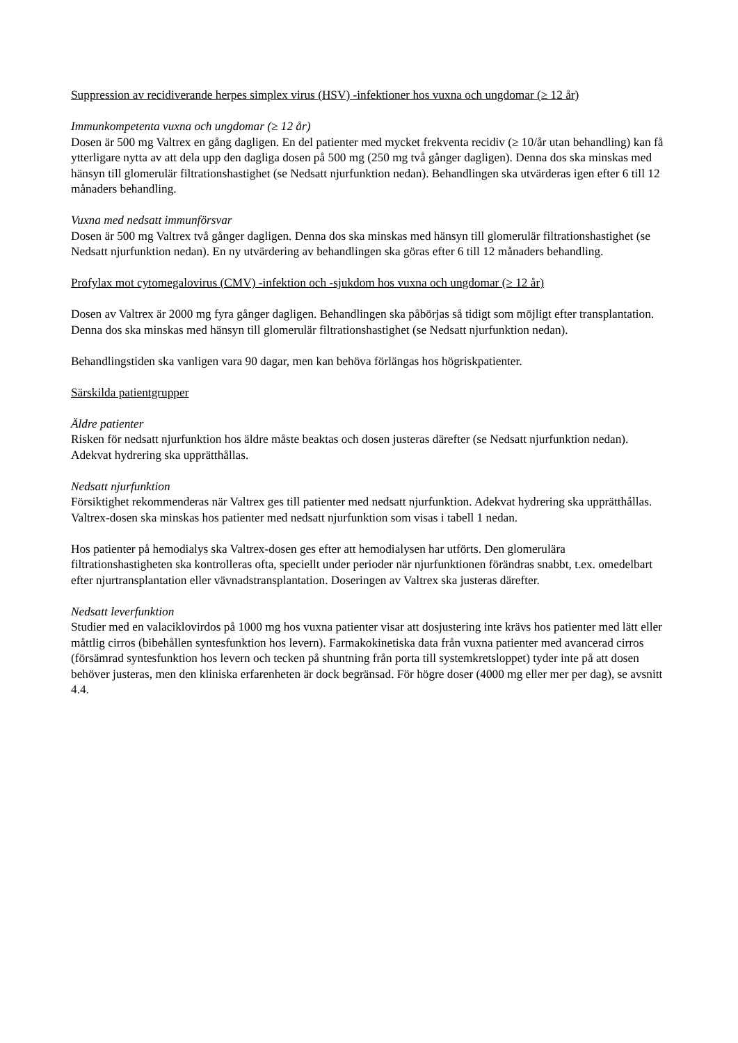Suppression av recidiverande herpes simplex virus (HSV) -infektioner hos vuxna och ungdomar (≥ 12 år)
Immunkompetenta vuxna och ungdomar (≥ 12 år)
Dosen är 500 mg Valtrex en gång dagligen. En del patienter med mycket frekventa recidiv (≥ 10/år utan behandling) kan få ytterligare nytta av att dela upp den dagliga dosen på 500 mg (250 mg två gånger dagligen). Denna dos ska minskas med hänsyn till glomerulär filtrationshastighet (se Nedsatt njurfunktion nedan). Behandlingen ska utvärderas igen efter 6 till 12 månaders behandling.
Vuxna med nedsatt immunförsvar
Dosen är 500 mg Valtrex två gånger dagligen. Denna dos ska minskas med hänsyn till glomerulär filtrationshastighet (se Nedsatt njurfunktion nedan). En ny utvärdering av behandlingen ska göras efter 6 till 12 månaders behandling.
Profylax mot cytomegalovirus (CMV) -infektion och -sjukdom hos vuxna och ungdomar (≥ 12 år)
Dosen av Valtrex är 2000 mg fyra gånger dagligen. Behandlingen ska påbörjas så tidigt som möjligt efter transplantation. Denna dos ska minskas med hänsyn till glomerulär filtrationshastighet (se Nedsatt njurfunktion nedan).
Behandlingstiden ska vanligen vara 90 dagar, men kan behöva förlängas hos högriskpatienter.
Särskilda patientgrupper
Äldre patienter
Risken för nedsatt njurfunktion hos äldre måste beaktas och dosen justeras därefter (se Nedsatt njurfunktion nedan). Adekvat hydrering ska upprätthållas.
Nedsatt njurfunktion
Försiktighet rekommenderas när Valtrex ges till patienter med nedsatt njurfunktion. Adekvat hydrering ska upprätthållas. Valtrex-dosen ska minskas hos patienter med nedsatt njurfunktion som visas i tabell 1 nedan.
Hos patienter på hemodialys ska Valtrex-dosen ges efter att hemodialysen har utförts. Den glomerulära filtrationshastigheten ska kontrolleras ofta, speciellt under perioder när njurfunktionen förändras snabbt, t.ex. omedelbart efter njurtransplantation eller vävnadstransplantation. Doseringen av Valtrex ska justeras därefter.
Nedsatt leverfunktion
Studier med en valaciklovirdos på 1000 mg hos vuxna patienter visar att dosjustering inte krävs hos patienter med lätt eller måttlig cirros (bibehållen syntesfunktion hos levern). Farmakokinetiska data från vuxna patienter med avancerad cirros (försämrad syntesfunktion hos levern och tecken på shuntning från porta till systemkretsloppet) tyder inte på att dosen behöver justeras, men den kliniska erfarenheten är dock begränsad. För högre doser (4000 mg eller mer per dag), se avsnitt 4.4.